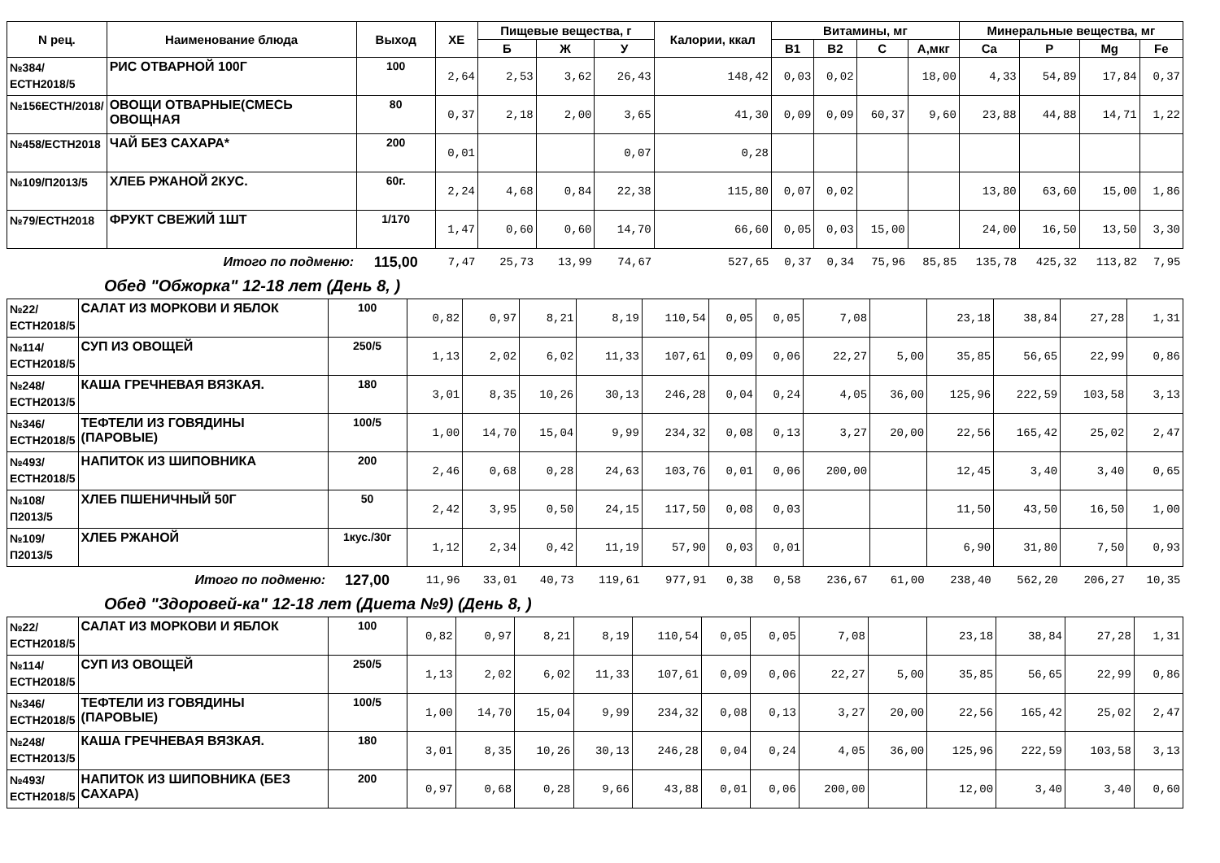| N рец. | Наименование блюда | Выход | ХЕ | Пищевые вещества, г | | | Калории, ккал | Витамины, мг | | | | Минеральные вещества, мг | | | |
| --- | --- | --- | --- | --- | --- | --- | --- | --- | --- | --- | --- | --- | --- | --- | --- |
| | | | | Б | Ж | У | | В1 | В2 | С | А,мкг | Ca | P | Mg | Fe |
| №384/ЕСТН2018/5 | РИС ОТВАРНОЙ 100Г | 100 | 2,64 | 2,53 | 3,62 | 26,43 | 148,42 | 0,03 | 0,02 | | 18,00 | 4,33 | 54,89 | 17,84 | 0,37 |
| №156ЕСТН/2018/ | ОВОЩИ ОТВАРНЫЕ(СМЕСЬ ОВОЩНАЯ | 80 | 0,37 | 2,18 | 2,00 | 3,65 | 41,30 | 0,09 | 0,09 | 60,37 | 9,60 | 23,88 | 44,88 | 14,71 | 1,22 |
| №458/ЕСТН2018 | ЧАЙ БЕЗ САХАРА* | 200 | 0,01 | | | 0,07 | 0,28 | | | | | | | | |
| №109/П2013/5 | ХЛЕБ РЖАНОЙ 2КУС. | 60г. | 2,24 | 4,68 | 0,84 | 22,38 | 115,80 | 0,07 | 0,02 | | | 13,80 | 63,60 | 15,00 | 1,86 |
| №79/ЕСТН2018 | ФРУКТ СВЕЖИЙ 1ШТ | 1/170 | 1,47 | 0,60 | 0,60 | 14,70 | 66,60 | 0,05 | 0,03 | 15,00 | | 24,00 | 16,50 | 13,50 | 3,30 |
| | Итого по подменю: | 115,00 | 7,47 | 25,73 | 13,99 | 74,67 | 527,65 | 0,37 | 0,34 | 75,96 | 85,85 | 135,78 | 425,32 | 113,82 | 7,95 |
Обед "Обжорка" 12-18 лет (День 8, )
| №22/ЕСТН2018/5 | САЛАТ ИЗ МОРКОВИ И ЯБЛОК | 100 | 0,82 | 0,97 | 8,21 | 8,19 | 110,54 | 0,05 | 0,05 | 7,08 | | 23,18 | 38,84 | 27,28 | 1,31 |
| №114/ЕСТН2018/5 | СУП ИЗ ОВОЩЕЙ | 250/5 | 1,13 | 2,02 | 6,02 | 11,33 | 107,61 | 0,09 | 0,06 | 22,27 | 5,00 | 35,85 | 56,65 | 22,99 | 0,86 |
| №248/ЕСТН2013/5 | КАША ГРЕЧНЕВАЯ ВЯЗКАЯ. | 180 | 3,01 | 8,35 | 10,26 | 30,13 | 246,28 | 0,04 | 0,24 | 4,05 | 36,00 | 125,96 | 222,59 | 103,58 | 3,13 |
| №346/ЕСТН2018/5 | ТЕФТЕЛИ ИЗ ГОВЯДИНЫ (ПАРОВЫЕ) | 100/5 | 1,00 | 14,70 | 15,04 | 9,99 | 234,32 | 0,08 | 0,13 | 3,27 | 20,00 | 22,56 | 165,42 | 25,02 | 2,47 |
| №493/ЕСТН2018/5 | НАПИТОК ИЗ ШИПОВНИКА | 200 | 2,46 | 0,68 | 0,28 | 24,63 | 103,76 | 0,01 | 0,06 | 200,00 | | 12,45 | 3,40 | 3,40 | 0,65 |
| №108/П2013/5 | ХЛЕБ ПШЕНИЧНЫЙ 50Г | 50 | 2,42 | 3,95 | 0,50 | 24,15 | 117,50 | 0,08 | 0,03 | | | 11,50 | 43,50 | 16,50 | 1,00 |
| №109/П2013/5 | ХЛЕБ РЖАНОЙ | 1кус./30г | 1,12 | 2,34 | 0,42 | 11,19 | 57,90 | 0,03 | 0,01 | | | 6,90 | 31,80 | 7,50 | 0,93 |
| | Итого по подменю: | 127,00 | 11,96 | 33,01 | 40,73 | 119,61 | 977,91 | 0,38 | 0,58 | 236,67 | 61,00 | 238,40 | 562,20 | 206,27 | 10,35 |
Обед "Здоровей-ка" 12-18 лет (Диета №9) (День 8, )
| №22/ЕСТН2018/5 | САЛАТ ИЗ МОРКОВИ И ЯБЛОК | 100 | 0,82 | 0,97 | 8,21 | 8,19 | 110,54 | 0,05 | 0,05 | 7,08 | | 23,18 | 38,84 | 27,28 | 1,31 |
| №114/ЕСТН2018/5 | СУП ИЗ ОВОЩЕЙ | 250/5 | 1,13 | 2,02 | 6,02 | 11,33 | 107,61 | 0,09 | 0,06 | 22,27 | 5,00 | 35,85 | 56,65 | 22,99 | 0,86 |
| №346/ЕСТН2018/5 | ТЕФТЕЛИ ИЗ ГОВЯДИНЫ (ПАРОВЫЕ) | 100/5 | 1,00 | 14,70 | 15,04 | 9,99 | 234,32 | 0,08 | 0,13 | 3,27 | 20,00 | 22,56 | 165,42 | 25,02 | 2,47 |
| №248/ЕСТН2013/5 | КАША ГРЕЧНЕВАЯ ВЯЗКАЯ. | 180 | 3,01 | 8,35 | 10,26 | 30,13 | 246,28 | 0,04 | 0,24 | 4,05 | 36,00 | 125,96 | 222,59 | 103,58 | 3,13 |
| №493/ЕСТН2018/5 | НАПИТОК ИЗ ШИПОВНИКА (БЕЗ САХАРА) | 200 | 0,97 | 0,68 | 0,28 | 9,66 | 43,88 | 0,01 | 0,06 | 200,00 | | 12,00 | 3,40 | 3,40 | 0,60 |